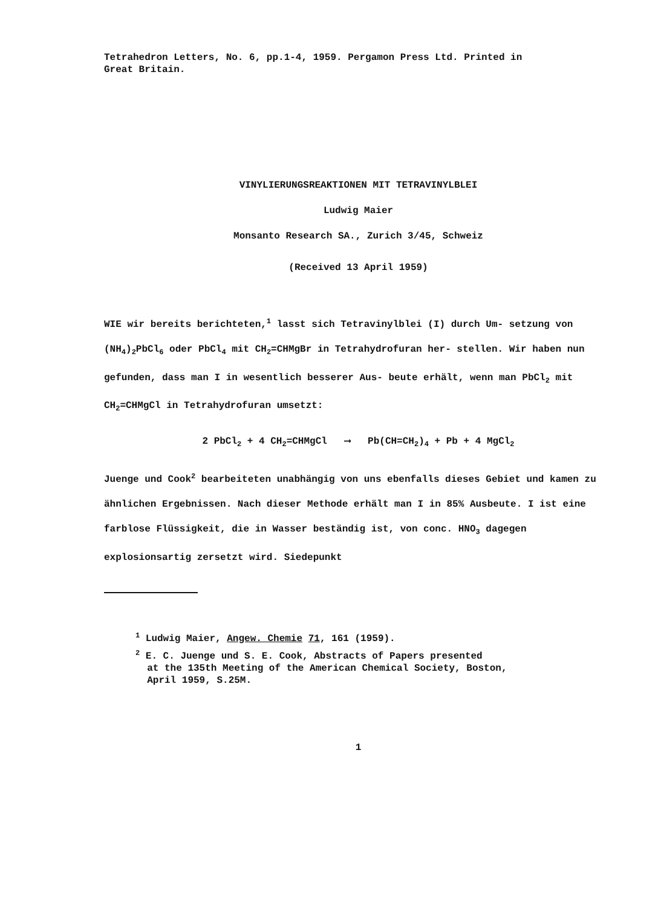Tetrahedron Letters, No. 6, pp.1-4, 1959. Pergamon Press Ltd. Printed in
Great Britain.
VINYLIERUNGSREAKTIONEN MIT TETRAVINYLBLEI
Ludwig Maier
Monsanto Research SA., Zurich 3/45, Schweiz
(Received 13 April 1959)
WIE wir bereits berichteten,<sup>1</sup> lasst sich Tetravinylblei (I) durch Um- setzung von (NH<sub>4</sub>)<sub>2</sub>PbCl<sub>6</sub> oder PbCl<sub>4</sub> mit CH<sub>2</sub>=CHMgBr in Tetrahydrofuran her- stellen. Wir haben nun gefunden, dass man I in wesentlich besserer Aus- beute erhält, wenn man PbCl<sub>2</sub> mit CH<sub>2</sub>=CHMgCl in Tetrahydrofuran umsetzt:
2 PbCl<sub>2</sub> + 4 CH<sub>2</sub>=CHMgCl ⟶ Pb(CH=CH<sub>2</sub>)<sub>4</sub> + Pb + 4 MgCl<sub>2</sub>
Juenge und Cook<sup>2</sup> bearbeiteten unabhängig von uns ebenfalls dieses Gebiet und kamen zu ähnlichen Ergebnissen. Nach dieser Methode erhält man I in 85% Ausbeute. I ist eine farblose Flüssigkeit, die in Wasser beständig ist, von conc. HNO<sub>3</sub> dagegen explosionsartig zersetzt wird. Siedepunkt
<sup>1</sup> Ludwig Maier, Angew. Chemie 71, 161 (1959).
<sup>2</sup> E. C. Juenge und S. E. Cook, Abstracts of Papers presented
at the 135th Meeting of the American Chemical Society, Boston,
April 1959, S.25M.
1